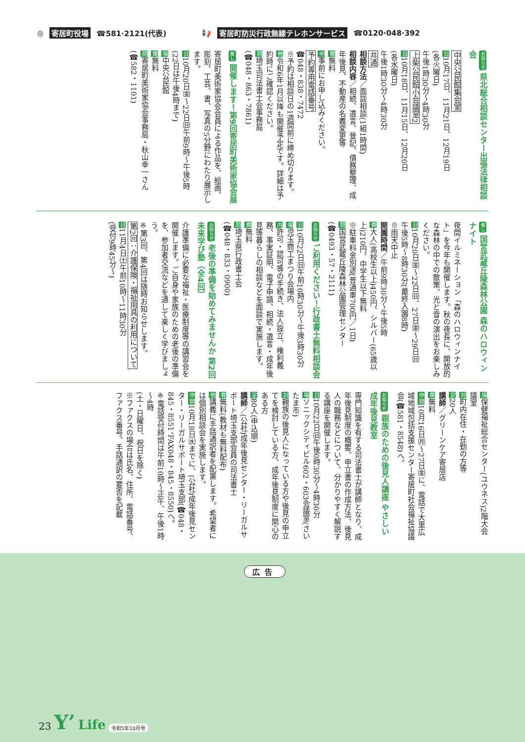◎ 寄居町役場 ☎581·2121(代表) 📢 寄居町防災行政無線テレホンサービス ☎0120·048·392
お知らせ 県北総合相談センター出張法律相談会
中央公民館集会室
日10月17日、11月21日、12月19日
(各火曜日)
午後1時30分～4時30分
上柴公民館小会議室2
日10月18日、11月15日、12月20日
(各水曜日)
午後1時30分～4時30分
共通
相談方法／面談相談(1組1時間)
相談内容／相続、遺言、登記、債務整理、成年後見、不動産の名義変更等
費無料
申事前にお申し込みください。
予約専用電話番号
☎048・838・7472
※予約は相談日の1週間前に締め切ります。
他令和6年1月以降も開催予定です。詳細は予約時にご確認ください。
問埼玉司法書士会事務局
(☎048・863・7861)
催し 開催します！第9回寄居町美術家協会展
寄居町美術家協会会員による作品を、絵画、彫刻、工芸、書、写真の5分野にわたり展示します。
日10月20日㈮～22日㈰午前9時～午後5時
(22日は午後4時まで)
場中央公民館
費無料
問寄居町美術家協会事務局・秋山幸一さん(☎582・1101)
催し 国営武蔵丘陵森林公園 森のハロウィンナイト
夜間イルミネーション「森のハロウィンナイト」を今年も開催します。秋の夜長に、開放的な森林の中での散策、光と音の演出をお楽しみください。
日10月20日㈮～22日㈰、27日㈮～29日㈰
午後5時～8時30分(最終入園8時)
※雨天中止
開園時間／午前9時30分～午後5時
費大人(高校生以上)450円、シルバー(65歳以上)210円、中学生以下無料
※駐車料金別途(普通車700円／1日)
問国営武蔵丘陵森林公園管理センター(☎0493・57・2111)
お知らせ ご利用ください！行政書士無料相談会
日10月22日㈰午前10時30分～午後3時30分
場児玉商工まつり会場内
内許可・認可等の手続き、法人設立、権利義務、事実証明、電子申請、相続・遺言・成年後見等暮らしの相談などを面談で実施します。
費無料
問埼玉県行政書士会
(☎048・833・0900)
お知らせ 老後の準備を始めてみませんか 第2回未来学び塾（全4回）
介護準備に必要な福祉・医療制度等の講習会を開催します。ご自身や家族のための老後の準備を、参加者交流などを通して楽しく学びましょう。
※第3回、第4回は随時お知らせします。
第2回：介護保険・福祉用具の利用について
日11月4日㈯午前10時～11時30分
(受付9時45分～)
場保健福祉総合センター(ユウネス)2階大会議室
対町内在住・在勤の方等
定20人
講師／グリーンケア寄居店
費無料
申問10月16日㈪～27日㈮に、電話で大里広域地域包括支援センター寄居町社会福祉協議会(☎581・8548)へ。
お知らせ 親族のための後見人講座 やさしい成年後見教室
専門知識を有する司法書士が講師となり、成年後見制度の概要、申立書の作成方法、後見人の職務などについて、分かりやすく解説する講座を開催します。
日10月22日㈰午後0時30分～4時30分
場ソニックシティビル602・603会議室(さいたま市)
対親族の後見人になっている方や後見の申立てを検討している方、成年後見制度に関心のある方
定80人(申込順)
講師／(公社)成年後見センター・リーガルサポート埼玉支部会員の司法書士
費無料(教材も無料配布)
他講義に手話通訳者を配置します。希望者には個別相談会を実施します。
申問10月18日㈬までに、(公社)成年後見センター・リーガルサポート埼玉支部(☎048・845・8551、FAX048・845・8550)へ。
※電話受付時間は午前10時～正午、午後1時～4時
(土・日曜日、祝日を除く)
※ファクスの場合は氏名、住所、電話番号、ファクス番号、手話通訳の要否を記載
広告
23 Y’ Life 令和5年10月号